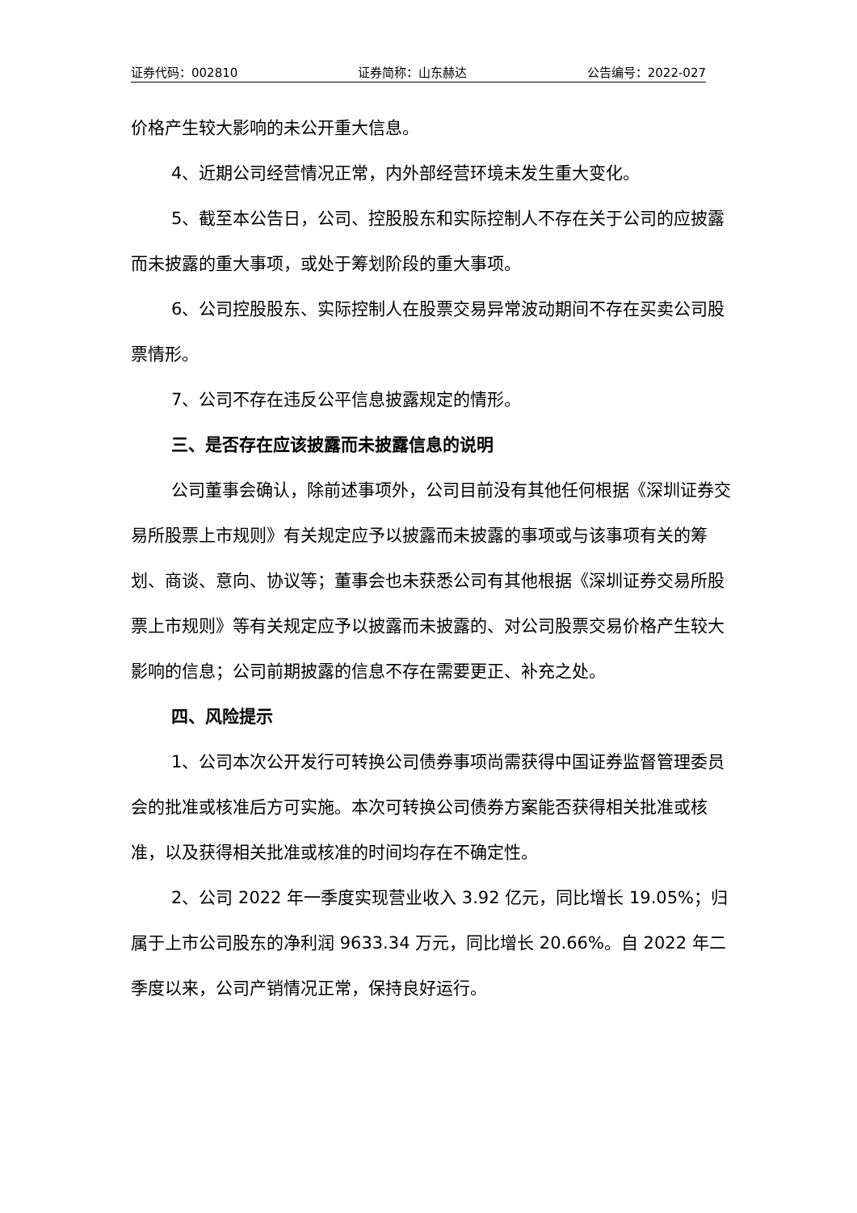证券代码：002810 证券简称：山东赫达 公告编号：2022-027
价格产生较大影响的未公开重大信息。
4、近期公司经营情况正常，内外部经营环境未发生重大变化。
5、截至本公告日，公司、控股股东和实际控制人不存在关于公司的应披露而未披露的重大事项，或处于筹划阶段的重大事项。
6、公司控股股东、实际控制人在股票交易异常波动期间不存在买卖公司股票情形。
7、公司不存在违反公平信息披露规定的情形。
三、是否存在应该披露而未披露信息的说明
公司董事会确认，除前述事项外，公司目前没有其他任何根据《深圳证券交易所股票上市规则》有关规定应予以披露而未披露的事项或与该事项有关的筹划、商谈、意向、协议等；董事会也未获悉公司有其他根据《深圳证券交易所股票上市规则》等有关规定应予以披露而未披露的、对公司股票交易价格产生较大影响的信息；公司前期披露的信息不存在需要更正、补充之处。
四、风险提示
1、公司本次公开发行可转换公司债券事项尚需获得中国证券监督管理委员会的批准或核准后方可实施。本次可转换公司债券方案能否获得相关批准或核准，以及获得相关批准或核准的时间均存在不确定性。
2、公司 2022 年一季度实现营业收入 3.92 亿元，同比增长 19.05%；归属于上市公司股东的净利润 9633.34 万元，同比增长 20.66%。自 2022 年二季度以来，公司产销情况正常，保持良好运行。